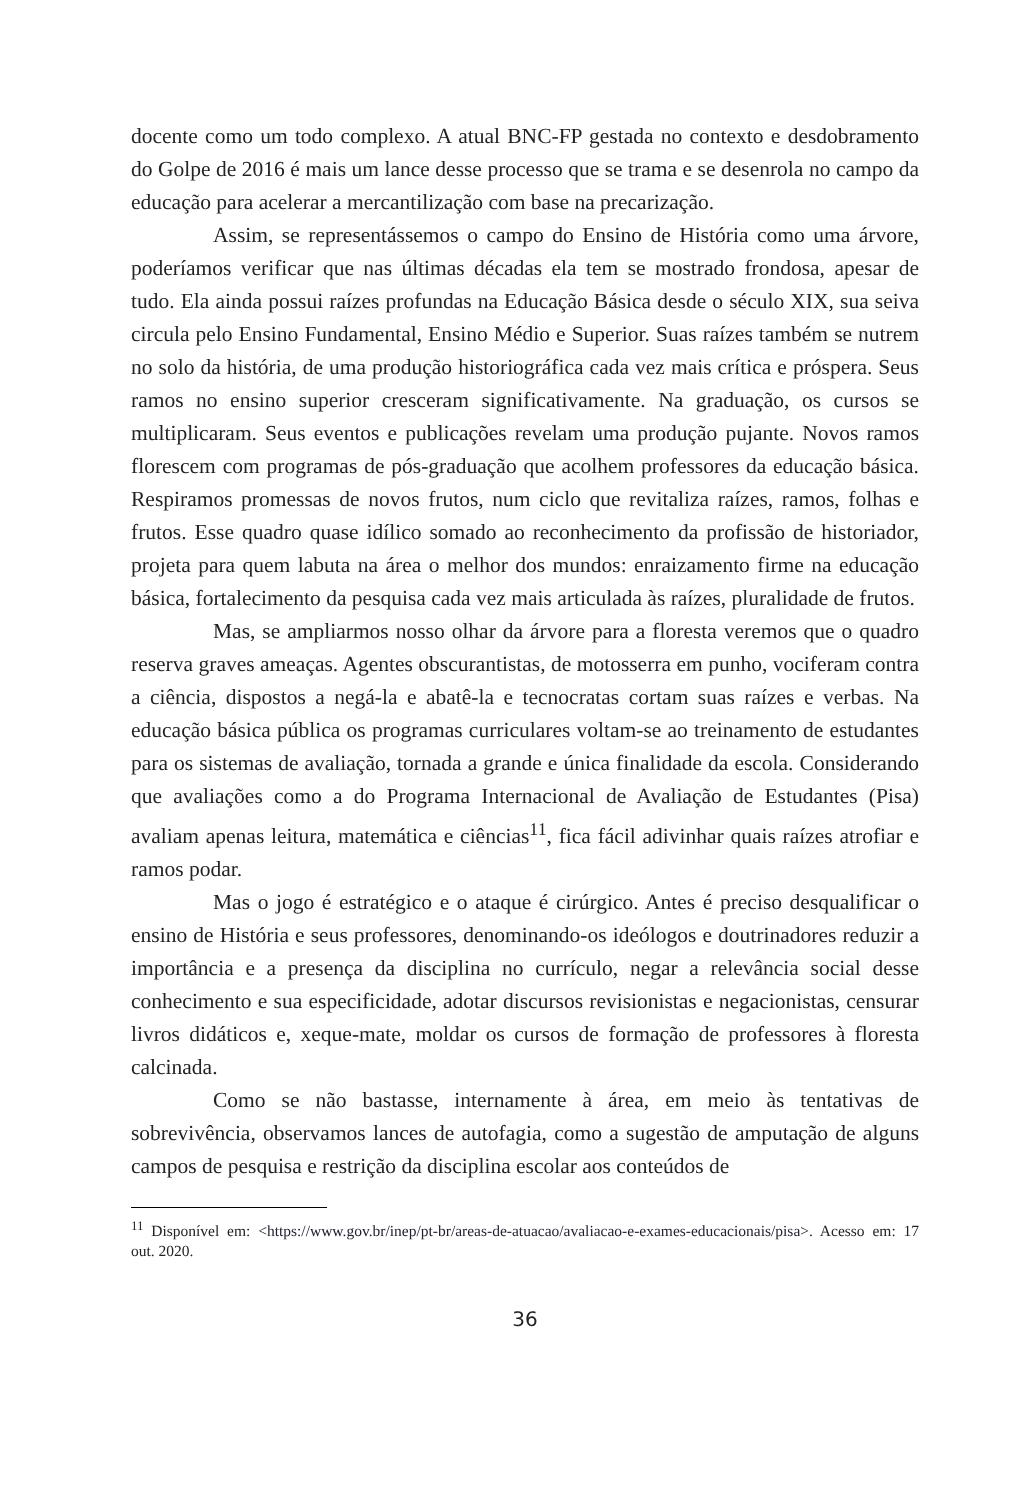docente como um todo complexo. A atual BNC-FP gestada no contexto e des­dobramento do Golpe de 2016 é mais um lance desse processo que se trama e se desenrola no campo da educação para acelerar a mercantilização com base na precarização.
Assim, se representássemos o campo do Ensino de História como uma árvore, poderíamos verificar que nas últimas décadas ela tem se mostrado fron­dosa, apesar de tudo. Ela ainda possui raízes profundas na Educação Básica desde o século XIX, sua seiva circula pelo Ensino Fundamental, Ensino Médio e Superior. Suas raízes também se nutrem no solo da história, de uma produção historiográfica cada vez mais crítica e próspera. Seus ramos no ensino superior cresceram significativamente. Na graduação, os cursos se multiplicaram. Seus eventos e publicações revelam uma produção pujante. Novos ramos florescem com programas de pós-graduação que acolhem professores da educação básica. Respiramos promessas de novos frutos, num ciclo que revitaliza raízes, ramos, folhas e frutos. Esse quadro quase idílico somado ao reconhecimento da profis­são de historiador, projeta para quem labuta na área o melhor dos mundos: en­raizamento firme na educação básica, fortalecimento da pesquisa cada vez mais articulada às raízes, pluralidade de frutos.
Mas, se ampliarmos nosso olhar da árvore para a floresta veremos que o quadro reserva graves ameaças. Agentes obscurantistas, de motosserra em pu­nho, vociferam contra a ciência, dispostos a negá-la e abatê-la e tecnocratas cor­tam suas raízes e verbas. Na educação básica pública os programas curriculares voltam-se ao treinamento de estudantes para os sistemas de avaliação, tornada a grande e única finalidade da escola. Considerando que avaliações como a do Programa Internacional de Avaliação de Estudantes (Pisa) avaliam apenas leitu­ra, matemática e ciências<sup>11</sup>, fica fácil adivinhar quais raízes atrofiar e ramos po­dar.
Mas o jogo é estratégico e o ataque é cirúrgico. Antes é preciso desqua­lificar o ensino de História e seus professores, denominando-os ideólogos e doutrinadores reduzir a importância e a presença da disciplina no currículo, ne­gar a relevância social desse conhecimento e sua especificidade, adotar discur­sos revisionistas e negacionistas, censurar livros didáticos e, xeque-mate, moldar os cursos de formação de professores à floresta calcinada.
Como se não bastasse, internamente à área, em meio às tentativas de sobrevivência, observamos lances de autofagia, como a sugestão de amputação de alguns campos de pesquisa e restrição da disciplina escolar aos conteúdos de
<sup>11</sup> Disponível em: <https://www.gov.br/inep/pt-br/areas-de-atuacao/avaliacao-e-exames-educacionais/pisa>. Acesso em: 17 out. 2020.
36